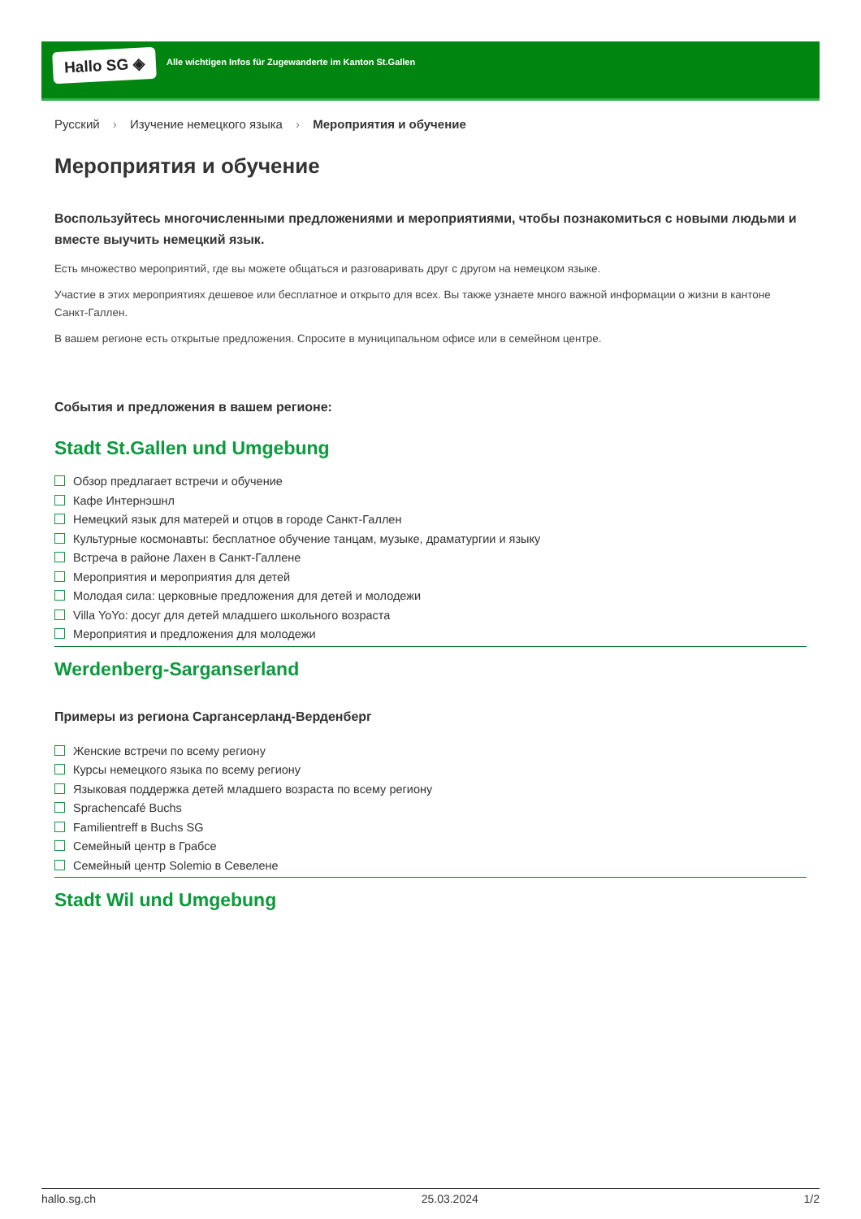Hallo SG ◈
Alle wichtigen Infos für Zugewanderte im Kanton St.Gallen
Русский › Изучение немецкого языка › Мероприятия и обучение
Мероприятия и обучение
Воспользуйтесь многочисленными предложениями и мероприятиями, чтобы познакомиться с новыми людьми и вместе выучить немецкий язык.
Есть множество мероприятий, где вы можете общаться и разговаривать друг с другом на немецком языке.
Участие в этих мероприятиях дешевое или бесплатное и открыто для всех. Вы также узнаете много важной информации о жизни в кантоне Санкт-Галлен.
В вашем регионе есть открытые предложения. Спросите в муниципальном офисе или в семейном центре.
События и предложения в вашем регионе:
Stadt St.Gallen und Umgebung
Обзор предлагает встречи и обучение
Кафе Интернэшнл
Немецкий язык для матерей и отцов в городе Санкт-Галлен
Культурные космонавты: бесплатное обучение танцам, музыке, драматургии и языку
Встреча в районе Лахен в Санкт-Галлене
Мероприятия и мероприятия для детей
Молодая сила: церковные предложения для детей и молодежи
Villa YoYo: досуг для детей младшего школьного возраста
Мероприятия и предложения для молодежи
Werdenberg-Sarganserland
Примеры из региона Саргансерланд-Верденберг
Женские встречи по всему региону
Курсы немецкого языка по всему региону
Языковая поддержка детей младшего возраста по всему региону
Sprachencafé Buchs
Familientreff в Buchs SG
Семейный центр в Грабсе
Семейный центр Solemio в Севелене
Stadt Wil und Umgebung
hallo.sg.ch 25.03.2024 1/2